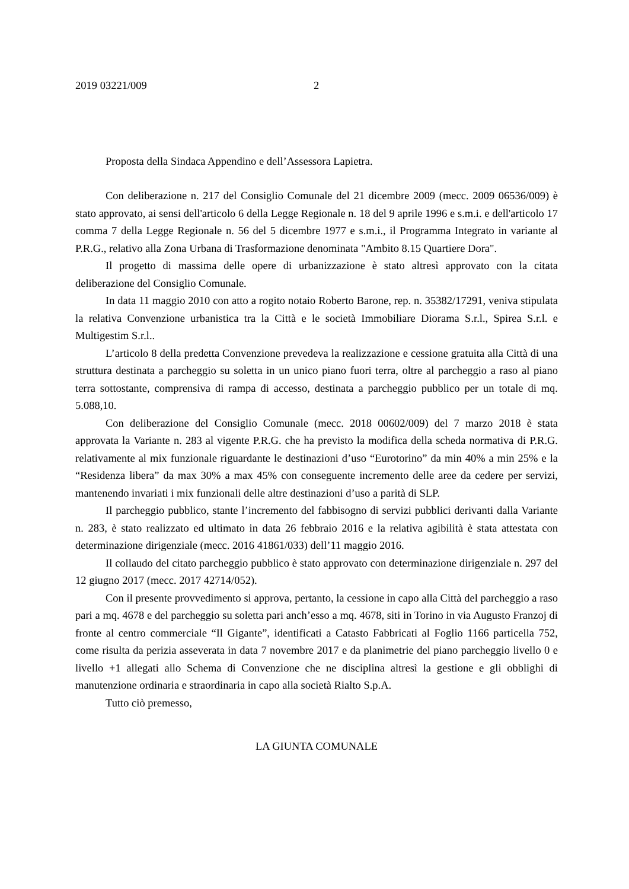2019 03221/009 2
Proposta della Sindaca Appendino e dell’Assessora Lapietra.
Con deliberazione n. 217 del Consiglio Comunale del 21 dicembre 2009 (mecc. 2009 06536/009) è stato approvato, ai sensi dell'articolo 6 della Legge Regionale n. 18 del 9 aprile 1996 e s.m.i. e dell'articolo 17 comma 7 della Legge Regionale n. 56 del 5 dicembre 1977 e s.m.i., il Programma Integrato in variante al P.R.G., relativo alla Zona Urbana di Trasformazione denominata "Ambito 8.15 Quartiere Dora".
Il progetto di massima delle opere di urbanizzazione è stato altresì approvato con la citata deliberazione del Consiglio Comunale.
In data 11 maggio 2010 con atto a rogito notaio Roberto Barone, rep. n. 35382/17291, veniva stipulata la relativa Convenzione urbanistica tra la Città e le società Immobiliare Diorama S.r.l., Spirea S.r.l. e Multigestim S.r.l..
L’articolo 8 della predetta Convenzione prevedeva la realizzazione e cessione gratuita alla Città di una struttura destinata a parcheggio su soletta in un unico piano fuori terra, oltre al parcheggio a raso al piano terra sottostante, comprensiva di rampa di accesso, destinata a parcheggio pubblico per un totale di mq. 5.088,10.
Con deliberazione del Consiglio Comunale (mecc. 2018 00602/009) del 7 marzo 2018 è stata approvata la Variante n. 283 al vigente P.R.G. che ha previsto la modifica della scheda normativa di P.R.G. relativamente al mix funzionale riguardante le destinazioni d’uso “Eurotorino” da min 40% a min 25% e la “Residenza libera” da max 30% a max 45% con conseguente incremento delle aree da cedere per servizi, mantenendo invariati i mix funzionali delle altre destinazioni d’uso a parità di SLP.
Il parcheggio pubblico, stante l’incremento del fabbisogno di servizi pubblici derivanti dalla Variante n. 283, è stato realizzato ed ultimato in data 26 febbraio 2016 e la relativa agibilità è stata attestata con determinazione dirigenziale (mecc. 2016 41861/033) dell’11 maggio 2016.
Il collaudo del citato parcheggio pubblico è stato approvato con determinazione dirigenziale n. 297 del 12 giugno 2017 (mecc. 2017 42714/052).
Con il presente provvedimento si approva, pertanto, la cessione in capo alla Città del parcheggio a raso pari a mq. 4678 e del parcheggio su soletta pari anch’esso a mq. 4678, siti in Torino in via Augusto Franzoj di fronte al centro commerciale “Il Gigante”, identificati a Catasto Fabbricati al Foglio 1166 particella 752, come risulta da perizia asseverata in data 7 novembre 2017 e da planimetrie del piano parcheggio livello 0 e livello +1 allegati allo Schema di Convenzione che ne disciplina altresì la gestione e gli obblighi di manutenzione ordinaria e straordinaria in capo alla società Rialto S.p.A.
Tutto ciò premesso,
LA GIUNTA COMUNALE